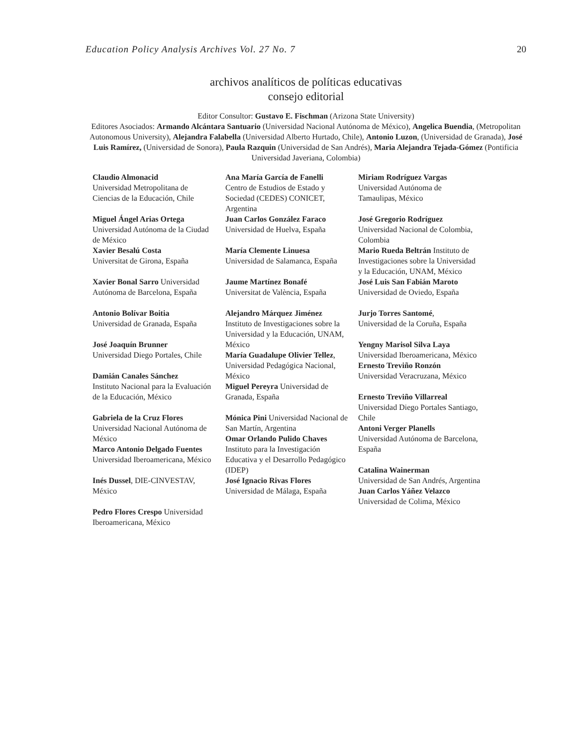Education Policy Analysis Archives Vol. 27 No. 7 20
archivos analíticos de políticas educativas
consejo editorial
Editor Consultor: Gustavo E. Fischman (Arizona State University)
Editores Asociados: Armando Alcántara Santuario (Universidad Nacional Autónoma de México), Angelica Buendia, (Metropolitan Autonomous University), Alejandra Falabella (Universidad Alberto Hurtado, Chile), Antonio Luzon, (Universidad de Granada), José Luis Ramírez, (Universidad de Sonora), Paula Razquin (Universidad de San Andrés), Maria Alejandra Tejada-Gómez (Pontificia Universidad Javeriana, Colombia)
| Claudio Almonacid Universidad Metropolitana de Ciencias de la Educación, Chile Miguel Ángel Arias Ortega Universidad Autónoma de la Ciudad de México Xavier Besalú Costa Universitat de Girona, España Xavier Bonal Sarro Universidad Autónoma de Barcelona, España Antonio Bolívar Boitia Universidad de Granada, España José Joaquín Brunner Universidad Diego Portales, Chile Damián Canales Sánchez Instituto Nacional para la Evaluación de la Educación, México Gabriela de la Cruz Flores Universidad Nacional Autónoma de México Marco Antonio Delgado Fuentes Universidad Iberoamericana, México Inés Dussel , DIE-CINVESTAV, México Pedro Flores Crespo Universidad Iberoamericana, México | Ana María García de Fanelli Centro de Estudios de Estado y Sociedad (CEDES) CONICET, Argentina Juan Carlos González Faraco Universidad de Huelva, España María Clemente Linuesa Universidad de Salamanca, España Jaume Martínez Bonafé Universitat de València, España Alejandro Márquez Jiménez Instituto de Investigaciones sobre la Universidad y la Educación, UNAM, México María Guadalupe Olivier Tellez , Universidad Pedagógica Nacional, México Miguel Pereyra Universidad de Granada, España Mónica Pini Universidad Nacional de San Martín, Argentina Omar Orlando Pulido Chaves Instituto para la Investigación Educativa y el Desarrollo Pedagógico (IDEP) José Ignacio Rivas Flores Universidad de Málaga, España | Miriam Rodríguez Vargas Universidad Autónoma de Tamaulipas, México José Gregorio Rodríguez Universidad Nacional de Colombia, Colombia Mario Rueda Beltrán Instituto de Investigaciones sobre la Universidad y la Educación, UNAM, México José Luis San Fabián Maroto Universidad de Oviedo, España Jurjo Torres Santomé , Universidad de la Coruña, España Yengny Marisol Silva Laya Universidad Iberoamericana, México Ernesto Treviño Ronzón Universidad Veracruzana, México Ernesto Treviño Villarreal Universidad Diego Portales Santiago, Chile Antoni Verger Planells Universidad Autónoma de Barcelona, España Catalina Wainerman Universidad de San Andrés, Argentina Juan Carlos Yáñez Velazco Universidad de Colima, México |